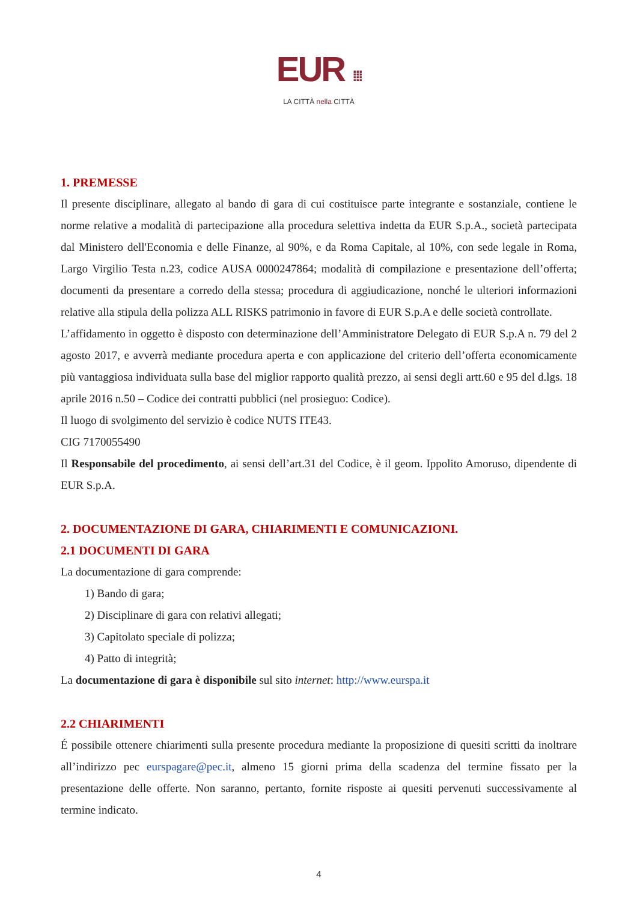EUR ⁞⁞⁞
LA CITTÀ nella CITTÀ
1. PREMESSE
Il presente disciplinare, allegato al bando di gara di cui costituisce parte integrante e sostanziale, contiene le norme relative a modalità di partecipazione alla procedura selettiva indetta da EUR S.p.A., società partecipata dal Ministero dell'Economia e delle Finanze, al 90%, e da Roma Capitale, al 10%, con sede legale in Roma, Largo Virgilio Testa n.23, codice AUSA 0000247864; modalità di compilazione e presentazione dell’offerta; documenti da presentare a corredo della stessa; procedura di aggiudicazione, nonché le ulteriori informazioni relative alla stipula della polizza ALL RISKS patrimonio in favore di EUR S.p.A e delle società controllate.
L’affidamento in oggetto è disposto con determinazione dell’Amministratore Delegato di EUR S.p.A n. 79 del 2 agosto 2017, e avverrà mediante procedura aperta e con applicazione del criterio dell’offerta economicamente più vantaggiosa individuata sulla base del miglior rapporto qualità prezzo, ai sensi degli artt.60 e 95 del d.lgs. 18 aprile 2016 n.50 – Codice dei contratti pubblici (nel prosieguo: Codice).
Il luogo di svolgimento del servizio è codice NUTS ITE43.
CIG 7170055490
Il Responsabile del procedimento, ai sensi dell’art.31 del Codice, è il geom. Ippolito Amoruso, dipendente di EUR S.p.A.
2. DOCUMENTAZIONE DI GARA, CHIARIMENTI E COMUNICAZIONI.
2.1 DOCUMENTI DI GARA
La documentazione di gara comprende:
1) Bando di gara;
2) Disciplinare di gara con relativi allegati;
3) Capitolato speciale di polizza;
4) Patto di integrità;
La documentazione di gara è disponibile sul sito internet: http://www.eurspa.it
2.2 CHIARIMENTI
É possibile ottenere chiarimenti sulla presente procedura mediante la proposizione di quesiti scritti da inoltrare all’indirizzo pec eurspagare@pec.it, almeno 15 giorni prima della scadenza del termine fissato per la presentazione delle offerte. Non saranno, pertanto, fornite risposte ai quesiti pervenuti successivamente al termine indicato.
4